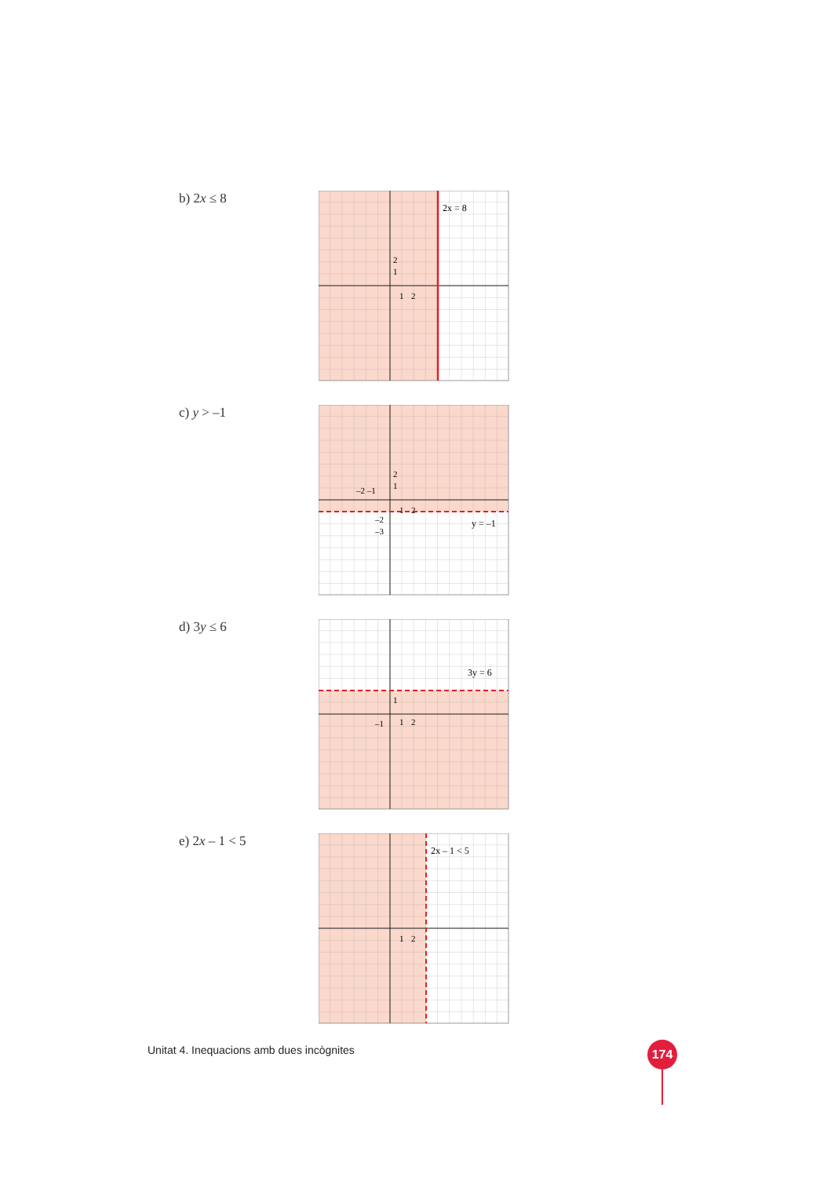b) 2x ≤ 8
2x = 8
2
1
1
2
c) y > –1
y = –1
2
1
–2 –1
1
2
–2
–3
d) 3y ≤ 6
3y = 6
1
1
2
–1
e) 2x – 1 < 5
2x – 1 < 5
1
2
Unitat 4. Inequacions amb dues incògnites
174